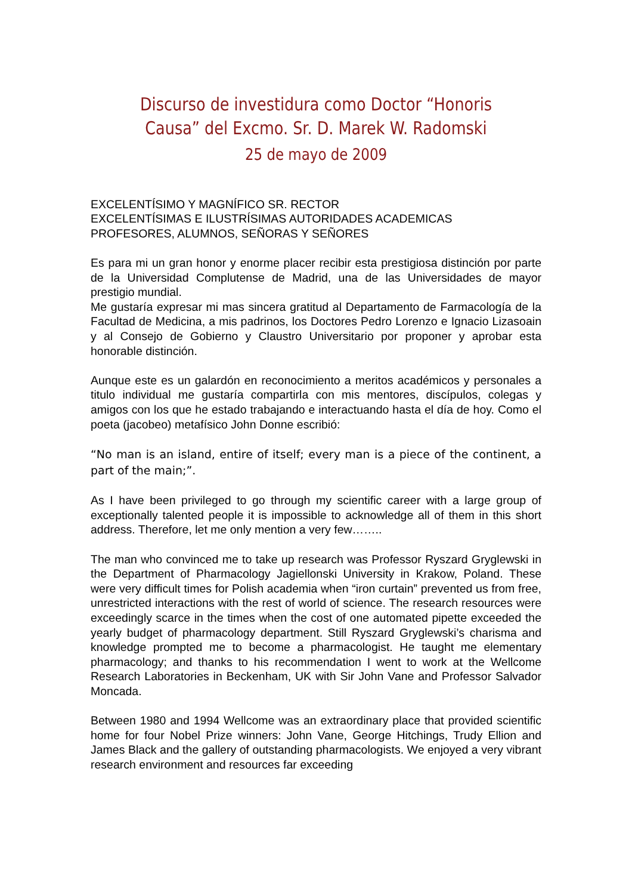Discurso de investidura como Doctor “Honoris Causa” del Excmo. Sr. D. Marek W. Radomski
25 de mayo de 2009
EXCELENTÍSIMO Y MAGNÍFICO SR. RECTOR
EXCELENTÍSIMAS E ILUSTRÍSIMAS AUTORIDADES ACADEMICAS
PROFESORES, ALUMNOS, SEÑORAS Y SEÑORES
Es para mi un gran honor y enorme placer recibir esta prestigiosa distinción por parte de la Universidad Complutense de Madrid, una de las Universidades de mayor prestigio mundial.
Me gustaría expresar mi mas sincera gratitud al Departamento de Farmacología de la Facultad de Medicina, a mis padrinos, los Doctores Pedro Lorenzo e Ignacio Lizasoain y al Consejo de Gobierno y Claustro Universitario por proponer y aprobar esta honorable distinción.
Aunque este es un galardón en reconocimiento a meritos académicos y personales a titulo individual me gustaría compartirla con mis mentores, discípulos, colegas y amigos con los que he estado trabajando e interactuando hasta el día de hoy. Como el poeta (jacobeo) metafísico John Donne escribió:
“No man is an island, entire of itself; every man is a piece of the continent, a part of the main;”.
As I have been privileged to go through my scientific career with a large group of exceptionally talented people it is impossible to acknowledge all of them in this short address. Therefore, let me only mention a very few……..
The man who convinced me to take up research was Professor Ryszard Gryglewski in the Department of Pharmacology Jagiellonski University in Krakow, Poland. These were very difficult times for Polish academia when “iron curtain” prevented us from free, unrestricted interactions with the rest of world of science. The research resources were exceedingly scarce in the times when the cost of one automated pipette exceeded the yearly budget of pharmacology department. Still Ryszard Gryglewski’s charisma and knowledge prompted me to become a pharmacologist. He taught me elementary pharmacology; and thanks to his recommendation I went to work at the Wellcome Research Laboratories in Beckenham, UK with Sir John Vane and Professor Salvador Moncada.
Between 1980 and 1994 Wellcome was an extraordinary place that provided scientific home for four Nobel Prize winners: John Vane, George Hitchings, Trudy Ellion and James Black and the gallery of outstanding pharmacologists. We enjoyed a very vibrant research environment and resources far exceeding